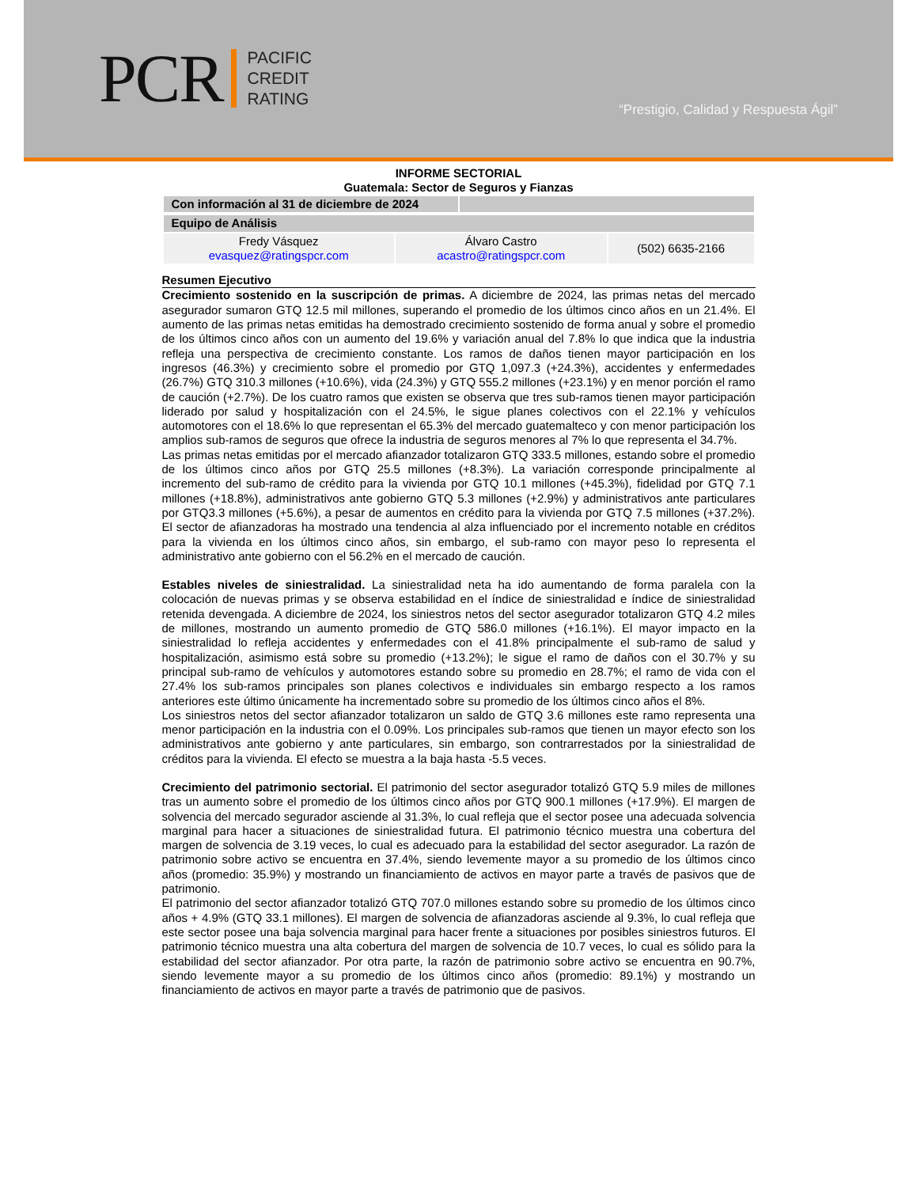PCR
PACIFIC
CREDIT
RATING
“Prestigio, Calidad y Respuesta Ágil”
INFORME SECTORIAL
Guatemala: Sector de Seguros y Fianzas
| Con información al 31 de diciembre de 2024 | |
| Equipo de Análisis | | |
| Fredy Vásquez evasquez@ratingspcr.com | Álvaro Castro acastro@ratingspcr.com | (502) 6635-2166 |
Resumen Ejecutivo
Crecimiento sostenido en la suscripción de primas. A diciembre de 2024, las primas netas del mercado asegurador sumaron GTQ 12.5 mil millones, superando el promedio de los últimos cinco años en un 21.4%. El aumento de las primas netas emitidas ha demostrado crecimiento sostenido de forma anual y sobre el promedio de los últimos cinco años con un aumento del 19.6% y variación anual del 7.8% lo que indica que la industria refleja una perspectiva de crecimiento constante. Los ramos de daños tienen mayor participación en los ingresos (46.3%) y crecimiento sobre el promedio por GTQ 1,097.3 (+24.3%), accidentes y enfermedades (26.7%) GTQ 310.3 millones (+10.6%), vida (24.3%) y GTQ 555.2 millones (+23.1%) y en menor porción el ramo de caución (+2.7%). De los cuatro ramos que existen se observa que tres sub-ramos tienen mayor participación liderado por salud y hospitalización con el 24.5%, le sigue planes colectivos con el 22.1% y vehículos automotores con el 18.6% lo que representan el 65.3% del mercado guatemalteco y con menor participación los amplios sub-ramos de seguros que ofrece la industria de seguros menores al 7% lo que representa el 34.7%.
Las primas netas emitidas por el mercado afianzador totalizaron GTQ 333.5 millones, estando sobre el promedio de los últimos cinco años por GTQ 25.5 millones (+8.3%). La variación corresponde principalmente al incremento del sub-ramo de crédito para la vivienda por GTQ 10.1 millones (+45.3%), fidelidad por GTQ 7.1 millones (+18.8%), administrativos ante gobierno GTQ 5.3 millones (+2.9%) y administrativos ante particulares por GTQ3.3 millones (+5.6%), a pesar de aumentos en crédito para la vivienda por GTQ 7.5 millones (+37.2%). El sector de afianzadoras ha mostrado una tendencia al alza influenciado por el incremento notable en créditos para la vivienda en los últimos cinco años, sin embargo, el sub-ramo con mayor peso lo representa el administrativo ante gobierno con el 56.2% en el mercado de caución.
Estables niveles de siniestralidad. La siniestralidad neta ha ido aumentando de forma paralela con la colocación de nuevas primas y se observa estabilidad en el índice de siniestralidad e índice de siniestralidad retenida devengada. A diciembre de 2024, los siniestros netos del sector asegurador totalizaron GTQ 4.2 miles de millones, mostrando un aumento promedio de GTQ 586.0 millones (+16.1%). El mayor impacto en la siniestralidad lo refleja accidentes y enfermedades con el 41.8% principalmente el sub-ramo de salud y hospitalización, asimismo está sobre su promedio (+13.2%); le sigue el ramo de daños con el 30.7% y su principal sub-ramo de vehículos y automotores estando sobre su promedio en 28.7%; el ramo de vida con el 27.4% los sub-ramos principales son planes colectivos e individuales sin embargo respecto a los ramos anteriores este último únicamente ha incrementado sobre su promedio de los últimos cinco años el 8%.
Los siniestros netos del sector afianzador totalizaron un saldo de GTQ 3.6 millones este ramo representa una menor participación en la industria con el 0.09%. Los principales sub-ramos que tienen un mayor efecto son los administrativos ante gobierno y ante particulares, sin embargo, son contrarrestados por la siniestralidad de créditos para la vivienda. El efecto se muestra a la baja hasta -5.5 veces.
Crecimiento del patrimonio sectorial. El patrimonio del sector asegurador totalizó GTQ 5.9 miles de millones tras un aumento sobre el promedio de los últimos cinco años por GTQ 900.1 millones (+17.9%). El margen de solvencia del mercado segurador asciende al 31.3%, lo cual refleja que el sector posee una adecuada solvencia marginal para hacer a situaciones de siniestralidad futura. El patrimonio técnico muestra una cobertura del margen de solvencia de 3.19 veces, lo cual es adecuado para la estabilidad del sector asegurador. La razón de patrimonio sobre activo se encuentra en 37.4%, siendo levemente mayor a su promedio de los últimos cinco años (promedio: 35.9%) y mostrando un financiamiento de activos en mayor parte a través de pasivos que de patrimonio.
El patrimonio del sector afianzador totalizó GTQ 707.0 millones estando sobre su promedio de los últimos cinco años + 4.9% (GTQ 33.1 millones). El margen de solvencia de afianzadoras asciende al 9.3%, lo cual refleja que este sector posee una baja solvencia marginal para hacer frente a situaciones por posibles siniestros futuros. El patrimonio técnico muestra una alta cobertura del margen de solvencia de 10.7 veces, lo cual es sólido para la estabilidad del sector afianzador. Por otra parte, la razón de patrimonio sobre activo se encuentra en 90.7%, siendo levemente mayor a su promedio de los últimos cinco años (promedio: 89.1%) y mostrando un financiamiento de activos en mayor parte a través de patrimonio que de pasivos.